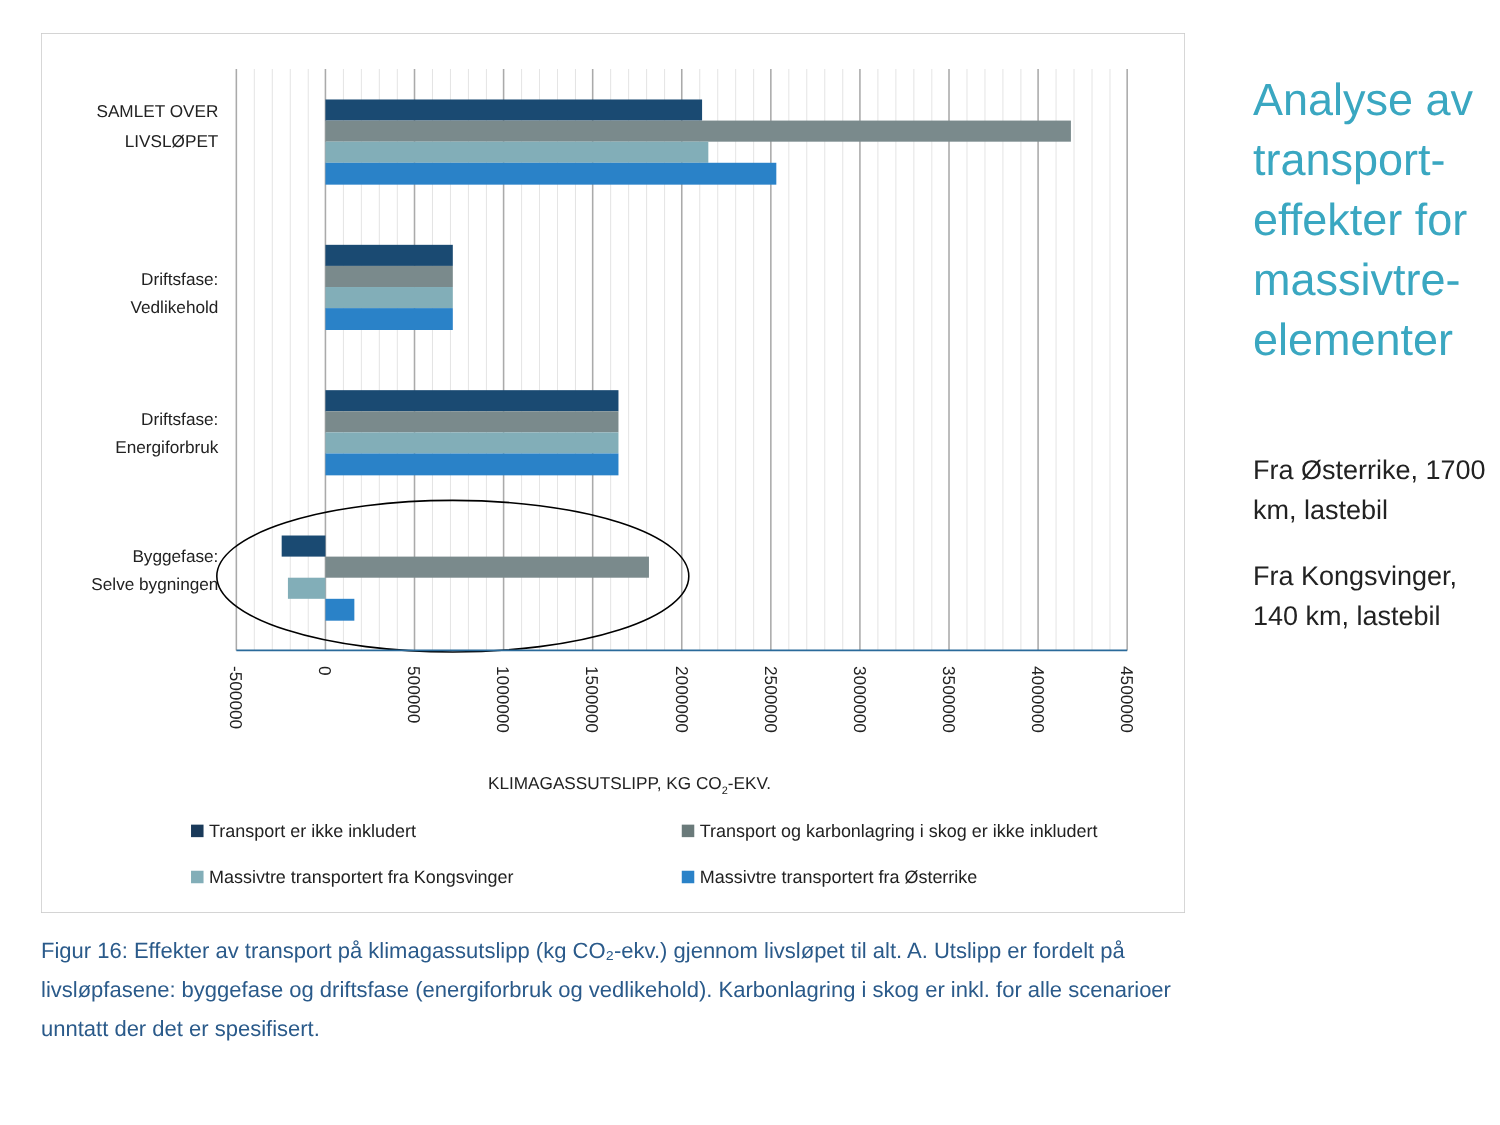SAMLET OVER
LIVSLØPET
Driftsfase:
Vedlikehold
Driftsfase:
Energiforbruk
Byggefase:
Selve bygningen
-500000
0
500000
1000000
1500000
2000000
2500000
3000000
3500000
4000000
4500000
KLIMAGASSUTSLIPP, KG CO2-EKV.
Transport er ikke inkludert
Transport og karbonlagring i skog er ikke inkludert
Massivtre transportert fra Kongsvinger
Massivtre transportert fra Østerrike
Figur 16: Effekter av transport på klimagassutslipp (kg CO₂-ekv.) gjennom livsløpet til alt. A. Utslipp er fordelt på livsløpfasene: byggefase og driftsfase (energiforbruk og vedlikehold). Karbonlagring i skog er inkl. for alle scenarioer unntatt der det er spesifisert.
Analyse av transport-effekter for massivtre-elementer
Fra Østerrike, 1700 km, lastebil
Fra Kongsvinger, 140 km, lastebil